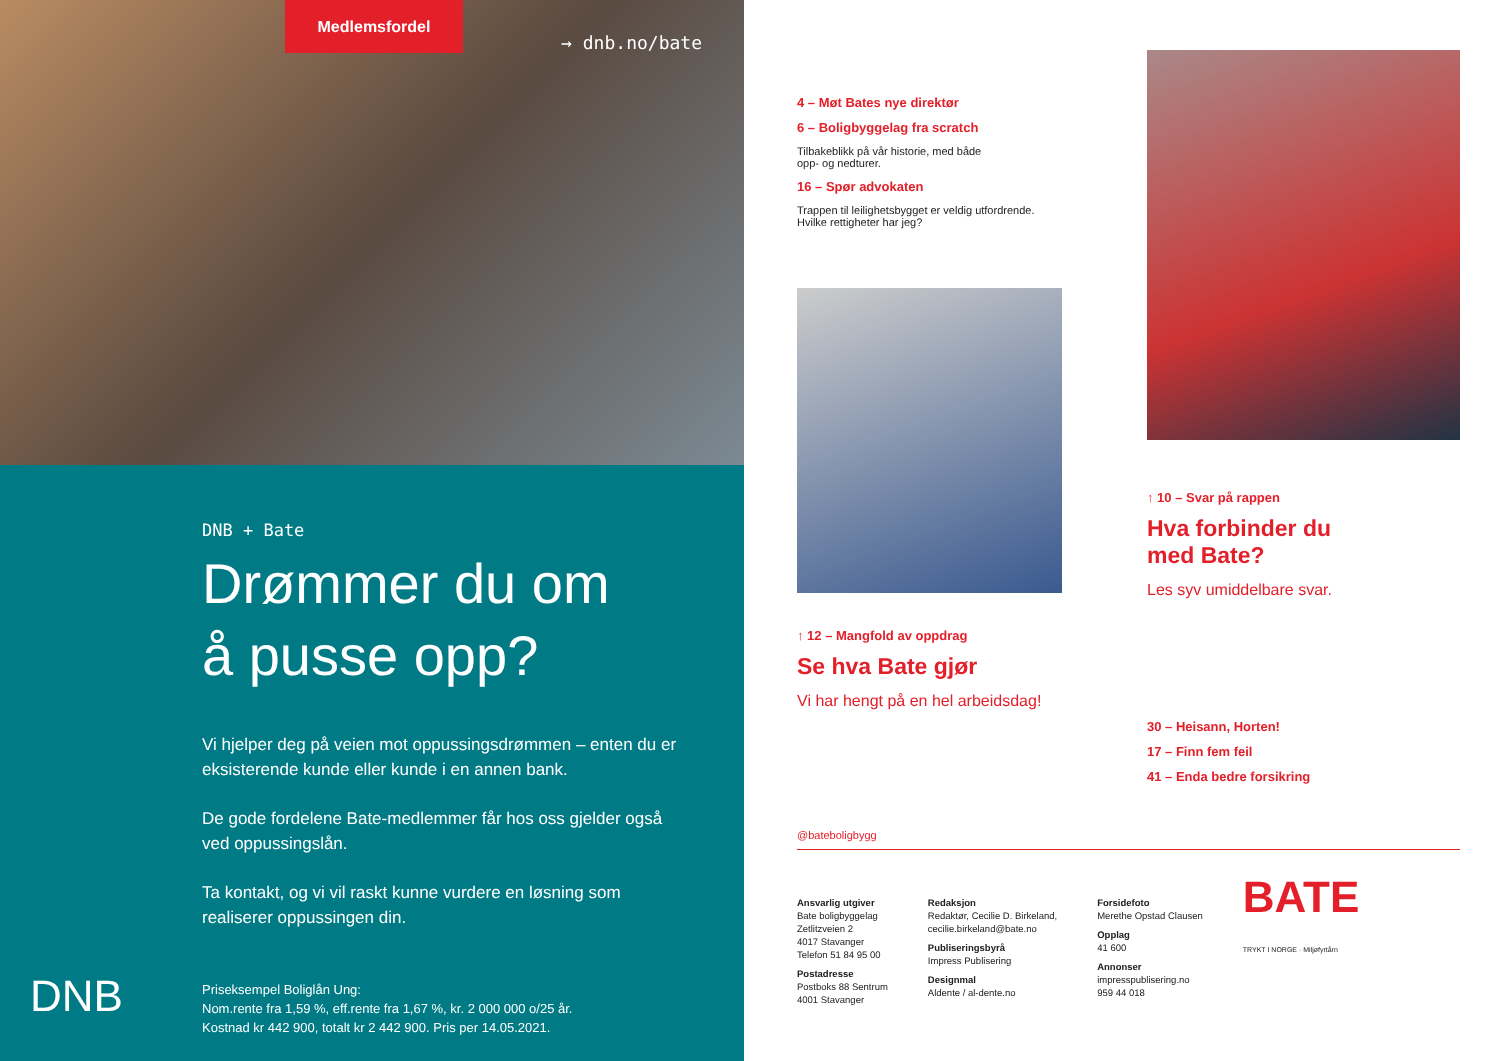Medlemsfordel
→ dnb.no/bate
DNB + Bate
Drømmer du om
å pusse opp?
Vi hjelper deg på veien mot oppussingsdrømmen – enten du er eksisterende kunde eller kunde i en annen bank.
De gode fordelene Bate-medlemmer får hos oss gjelder også ved oppussingslån.
Ta kontakt, og vi vil raskt kunne vurdere en løsning som realiserer oppussingen din.
Priseksempel Boliglån Ung:
Nom.rente fra 1,59 %, eff.rente fra 1,67 %, kr. 2 000 000 o/25 år.
Kostnad kr 442 900, totalt kr 2 442 900. Pris per 14.05.2021.
DNB
4 – Møt Bates nye direktør
6 – Boligbyggelag fra scratch
Tilbakeblikk på vår historie, med både
opp- og nedturer.
16 – Spør advokaten
Trappen til leilighetsbygget er veldig utfordrende.
Hvilke rettigheter har jeg?
↑ 12 – Mangfold av oppdrag
Se hva Bate gjør
Vi har hengt på en hel arbeidsdag!
↑ 10 – Svar på rappen
Hva forbinder du
med Bate?
Les syv umiddelbare svar.
30 – Heisann, Horten!
17 – Finn fem feil
41 – Enda bedre forsikring
@bateboligbygg
Ansvarlig utgiver
Bate boligbyggelag
Zetlitzveien 2
4017 Stavanger
Telefon 51 84 95 00
Postadresse
Postboks 88 Sentrum
4001 Stavanger
Redaksjon
Redaktør, Cecilie D. Birkeland,
cecilie.birkeland@bate.no
Publiseringsbyrå
Impress Publisering
Designmal
Aldente / al-dente.no
Forsidefoto
Merethe Opstad Clausen
Opplag
41 600
Annonser
impresspublisering.no
959 44 018
BATE
TRYKT I NORGE · Miljøfyrtårn